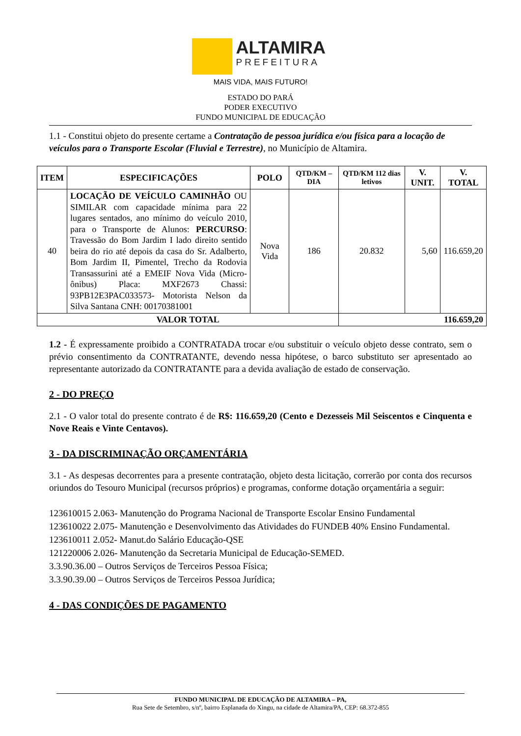ALTAMIRA
PREFEITURA
MAIS VIDA, MAIS FUTURO!
ESTADO DO PARÁ
PODER EXECUTIVO
FUNDO MUNICIPAL DE EDUCAÇÃO
1.1 - Constitui objeto do presente certame a Contratação de pessoa jurídica e/ou física para a locação de veículos para o Transporte Escolar (Fluvial e Terrestre), no Município de Altamira.
| ITEM | ESPECIFICAÇÕES | POLO | QTD/KM – DIA | QTD/KM 112 dias letivos | V. UNIT. | V. TOTAL |
| --- | --- | --- | --- | --- | --- | --- |
| 40 | LOCAÇÃO DE VEÍCULO CAMINHÃO OU SIMILAR com capacidade mínima para 22 lugares sentados, ano mínimo do veículo 2010, para o Transporte de Alunos: PERCURSO : Travessão do Bom Jardim I lado direito sentido beira do rio até depois da casa do Sr. Adalberto, Bom Jardim II, Pimentel, Trecho da Rodovia Transassurini até a EMEIF Nova Vida (Micro-ônibus) Placa: MXF2673 Chassi: 93PB12E3PAC033573- Motorista Nelson da Silva Santana CNH: 00170381001 | Nova Vida | 186 | 20.832 | 5,60 | 116.659,20 |
| VALOR TOTAL | | | | 116.659,20 | | |
1.2 - É expressamente proibido a CONTRATADA trocar e/ou substituir o veículo objeto desse contrato, sem o prévio consentimento da CONTRATANTE, devendo nessa hipótese, o barco substituto ser apresentado ao representante autorizado da CONTRATANTE para a devida avaliação de estado de conservação.
2 - DO PREÇO
2.1 - O valor total do presente contrato é de R$: 116.659,20 (Cento e Dezesseis Mil Seiscentos e Cinquenta e Nove Reais e Vinte Centavos).
3 - DA DISCRIMINAÇÃO ORÇAMENTÁRIA
3.1 - As despesas decorrentes para a presente contratação, objeto desta licitação, correrão por conta dos recursos oriundos do Tesouro Municipal (recursos próprios) e programas, conforme dotação orçamentária a seguir:
123610015 2.063- Manutenção do Programa Nacional de Transporte Escolar Ensino Fundamental
123610022 2.075- Manutenção e Desenvolvimento das Atividades do FUNDEB 40% Ensino Fundamental.
123610011 2.052- Manut.do Salário Educação-QSE
121220006 2.026- Manutenção da Secretaria Municipal de Educação-SEMED.
3.3.90.36.00 – Outros Serviços de Terceiros Pessoa Física;
3.3.90.39.00 – Outros Serviços de Terceiros Pessoa Jurídica;
4 - DAS CONDIÇÕES DE PAGAMENTO
FUNDO MUNICIPAL DE EDUCAÇÃO DE ALTAMIRA – PA,
Rua Sete de Setembro, s/nº, bairro Esplanada do Xingu, na cidade de Altamira/PA, CEP: 68.372-855